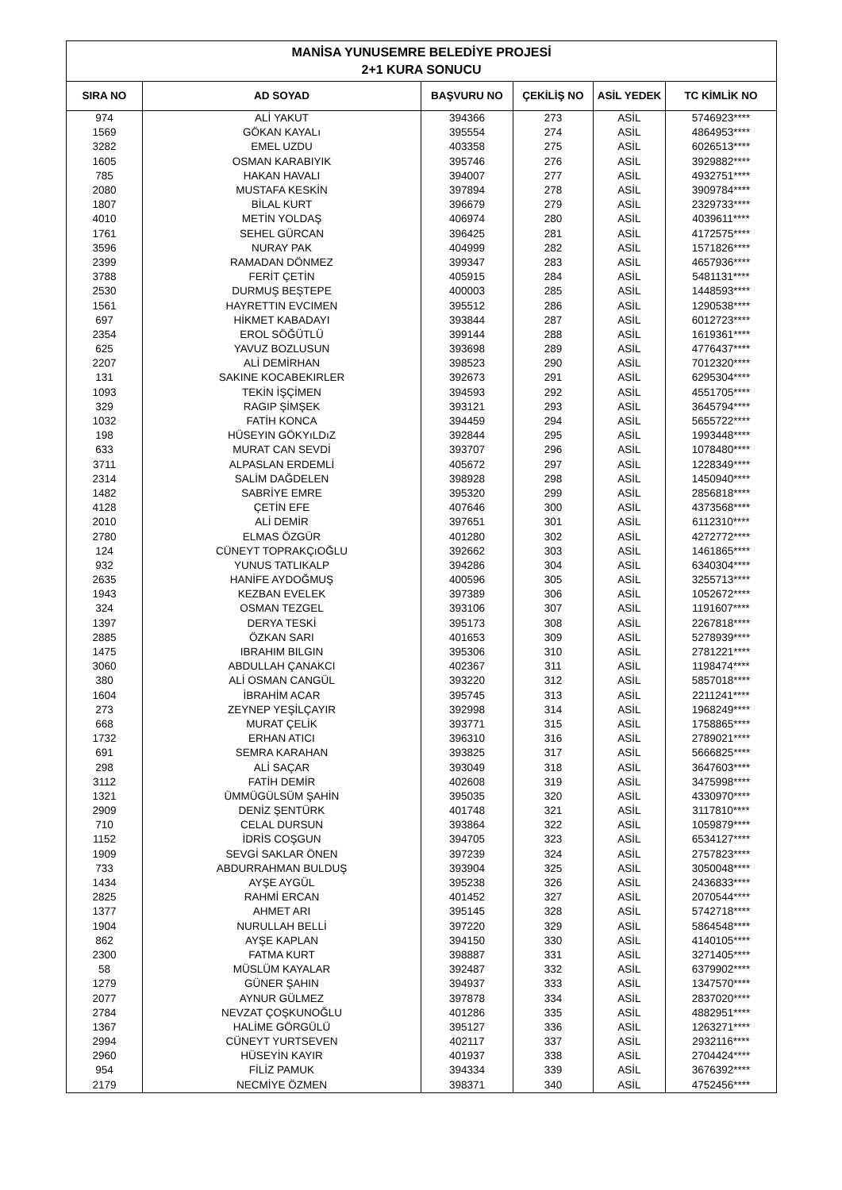| MANİSA YUNUSEMRE BELEDİYE PROJESİ 2+1 KURA SONUCU | | | | | |
| --- | --- | --- | --- | --- | --- |
| SIRA NO | AD SOYAD | BAŞVURU NO | ÇEKİLİŞ NO | ASİL YEDEK | TC KİMLİK NO |
| 974 | ALİ YAKUT | 394366 | 273 | ASİL | 5746923**** |
| 1569 | GÖKAN KAYALı | 395554 | 274 | ASİL | 4864953**** |
| 3282 | EMEL UZDU | 403358 | 275 | ASİL | 6026513**** |
| 1605 | OSMAN KARABIYIK | 395746 | 276 | ASİL | 3929882**** |
| 785 | HAKAN HAVALI | 394007 | 277 | ASİL | 4932751**** |
| 2080 | MUSTAFA KESKİN | 397894 | 278 | ASİL | 3909784**** |
| 1807 | BİLAL KURT | 396679 | 279 | ASİL | 2329733**** |
| 4010 | METİN YOLDAŞ | 406974 | 280 | ASİL | 4039611**** |
| 1761 | SEHEL GÜRCAN | 396425 | 281 | ASİL | 4172575**** |
| 3596 | NURAY PAK | 404999 | 282 | ASİL | 1571826**** |
| 2399 | RAMADAN DÖNMEZ | 399347 | 283 | ASİL | 4657936**** |
| 3788 | FERİT ÇETİN | 405915 | 284 | ASİL | 5481131**** |
| 2530 | DURMUŞ BEŞTEPE | 400003 | 285 | ASİL | 1448593**** |
| 1561 | HAYRETTIN EVCIMEN | 395512 | 286 | ASİL | 1290538**** |
| 697 | HİKMET KABADAYI | 393844 | 287 | ASİL | 6012723**** |
| 2354 | EROL SÖĞÜTLÜ | 399144 | 288 | ASİL | 1619361**** |
| 625 | YAVUZ BOZLUSUN | 393698 | 289 | ASİL | 4776437**** |
| 2207 | ALİ DEMİRHAN | 398523 | 290 | ASİL | 7012320**** |
| 131 | SAKINE KOCABEKIRLER | 392673 | 291 | ASİL | 6295304**** |
| 1093 | TEKİN İŞÇİMEN | 394593 | 292 | ASİL | 4551705**** |
| 329 | RAGIP ŞİMŞEK | 393121 | 293 | ASİL | 3645794**** |
| 1032 | FATİH KONCA | 394459 | 294 | ASİL | 5655722**** |
| 198 | HÜSEYIN GÖKYıLDıZ | 392844 | 295 | ASİL | 1993448**** |
| 633 | MURAT CAN SEVDİ | 393707 | 296 | ASİL | 1078480**** |
| 3711 | ALPASLAN ERDEMLİ | 405672 | 297 | ASİL | 1228349**** |
| 2314 | SALİM DAĞDELEN | 398928 | 298 | ASİL | 1450940**** |
| 1482 | SABRİYE EMRE | 395320 | 299 | ASİL | 2856818**** |
| 4128 | ÇETİN EFE | 407646 | 300 | ASİL | 4373568**** |
| 2010 | ALİ DEMİR | 397651 | 301 | ASİL | 6112310**** |
| 2780 | ELMAS ÖZGÜR | 401280 | 302 | ASİL | 4272772**** |
| 124 | CÜNEYT TOPRAKÇıOĞLU | 392662 | 303 | ASİL | 1461865**** |
| 932 | YUNUS TATLIKALP | 394286 | 304 | ASİL | 6340304**** |
| 2635 | HANİFE AYDOĞMUŞ | 400596 | 305 | ASİL | 3255713**** |
| 1943 | KEZBAN EVELEK | 397389 | 306 | ASİL | 1052672**** |
| 324 | OSMAN TEZGEL | 393106 | 307 | ASİL | 1191607**** |
| 1397 | DERYA TESKİ | 395173 | 308 | ASİL | 2267818**** |
| 2885 | ÖZKAN SARI | 401653 | 309 | ASİL | 5278939**** |
| 1475 | IBRAHIM BILGIN | 395306 | 310 | ASİL | 2781221**** |
| 3060 | ABDULLAH ÇANAKCI | 402367 | 311 | ASİL | 1198474**** |
| 380 | ALİ OSMAN CANGÜL | 393220 | 312 | ASİL | 5857018**** |
| 1604 | İBRAHİM ACAR | 395745 | 313 | ASİL | 2211241**** |
| 273 | ZEYNEP YEŞİLÇAYIR | 392998 | 314 | ASİL | 1968249**** |
| 668 | MURAT ÇELİK | 393771 | 315 | ASİL | 1758865**** |
| 1732 | ERHAN ATICI | 396310 | 316 | ASİL | 2789021**** |
| 691 | SEMRA KARAHAN | 393825 | 317 | ASİL | 5666825**** |
| 298 | ALİ SAÇAR | 393049 | 318 | ASİL | 3647603**** |
| 3112 | FATİH DEMİR | 402608 | 319 | ASİL | 3475998**** |
| 1321 | ÜMMÜGÜLSÜM ŞAHİN | 395035 | 320 | ASİL | 4330970**** |
| 2909 | DENİZ ŞENTÜRK | 401748 | 321 | ASİL | 3117810**** |
| 710 | CELAL DURSUN | 393864 | 322 | ASİL | 1059879**** |
| 1152 | İDRİS COŞGUN | 394705 | 323 | ASİL | 6534127**** |
| 1909 | SEVGİ SAKLAR ÖNEN | 397239 | 324 | ASİL | 2757823**** |
| 733 | ABDURRAHMAN BULDUŞ | 393904 | 325 | ASİL | 3050048**** |
| 1434 | AYŞE AYGÜL | 395238 | 326 | ASİL | 2436833**** |
| 2825 | RAHMİ ERCAN | 401452 | 327 | ASİL | 2070544**** |
| 1377 | AHMET ARI | 395145 | 328 | ASİL | 5742718**** |
| 1904 | NURULLAH BELLİ | 397220 | 329 | ASİL | 5864548**** |
| 862 | AYŞE KAPLAN | 394150 | 330 | ASİL | 4140105**** |
| 2300 | FATMA KURT | 398887 | 331 | ASİL | 3271405**** |
| 58 | MÜSLÜM KAYALAR | 392487 | 332 | ASİL | 6379902**** |
| 1279 | GÜNER ŞAHIN | 394937 | 333 | ASİL | 1347570**** |
| 2077 | AYNUR GÜLMEZ | 397878 | 334 | ASİL | 2837020**** |
| 2784 | NEVZAT ÇOŞKUNOĞLU | 401286 | 335 | ASİL | 4882951**** |
| 1367 | HALİME GÖRGÜLÜ | 395127 | 336 | ASİL | 1263271**** |
| 2994 | CÜNEYT YURTSEVEN | 402117 | 337 | ASİL | 2932116**** |
| 2960 | HÜSEYİN KAYIR | 401937 | 338 | ASİL | 2704424**** |
| 954 | FİLİZ PAMUK | 394334 | 339 | ASİL | 3676392**** |
| 2179 | NECMİYE ÖZMEN | 398371 | 340 | ASİL | 4752456**** |